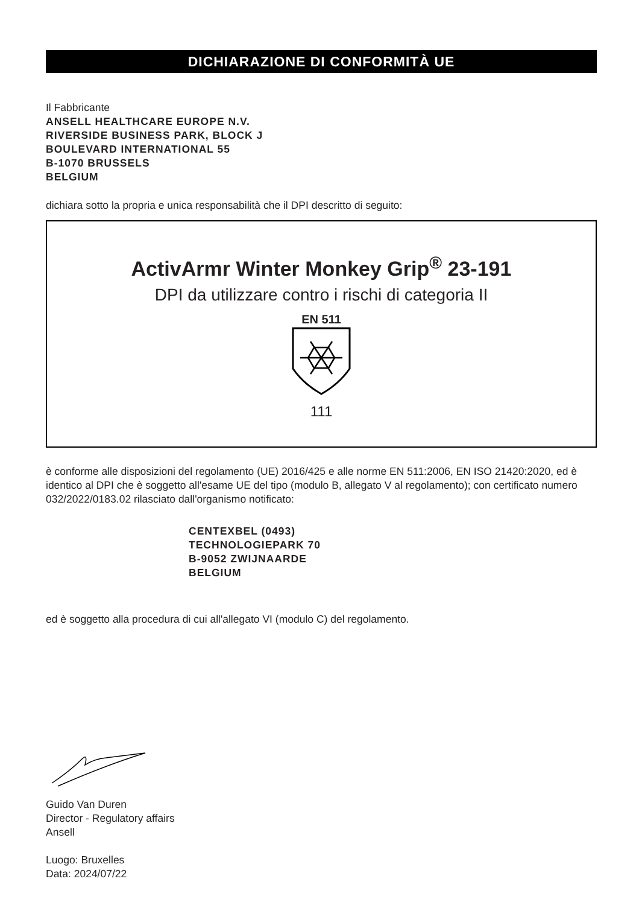DICHIARAZIONE DI CONFORMITÀ UE
Il Fabbricante
ANSELL HEALTHCARE EUROPE N.V.
RIVERSIDE BUSINESS PARK, BLOCK J
BOULEVARD INTERNATIONAL 55
B-1070 BRUSSELS
BELGIUM
dichiara sotto la propria e unica responsabilità che il DPI descritto di seguito:
ActivArmr Winter Monkey Grip<sup>®</sup> 23-191
DPI da utilizzare contro i rischi di categoria II
EN 511
111
è conforme alle disposizioni del regolamento (UE) 2016/425 e alle norme EN 511:2006, EN ISO 21420:2020, ed è identico al DPI che è soggetto all'esame UE del tipo (modulo B, allegato V al regolamento); con certificato numero 032/2022/0183.02 rilasciato dall'organismo notificato:
CENTEXBEL (0493)
TECHNOLOGIEPARK 70
B-9052 ZWIJNAARDE
BELGIUM
ed è soggetto alla procedura di cui all'allegato VI (modulo C) del regolamento.
Guido Van Duren
Director - Regulatory affairs
Ansell
Luogo: Bruxelles
Data: 2024/07/22